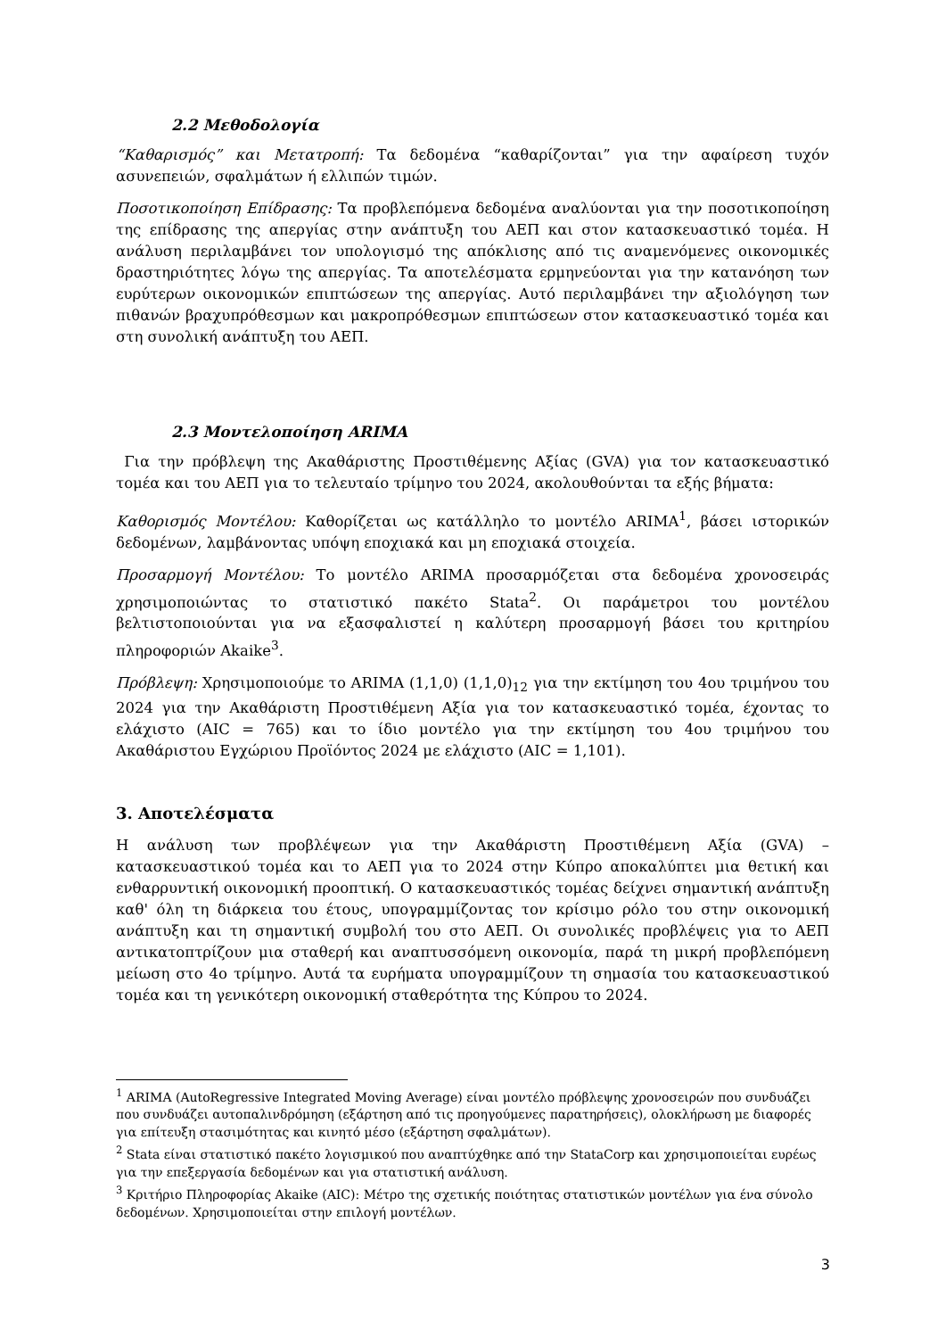2.2 Μεθοδολογία
“Καθαρισμός” και Μετατροπή: Τα δεδομένα “καθαρίζονται” για την αφαίρεση τυχόν ασυνεπειών, σφαλμάτων ή ελλιπών τιμών.
Ποσοτικοποίηση Επίδρασης: Τα προβλεπόμενα δεδομένα αναλύονται για την ποσοτικοποίηση της επίδρασης της απεργίας στην ανάπτυξη του ΑΕΠ και στον κατασκευαστικό τομέα. Η ανάλυση περιλαμβάνει τον υπολογισμό της απόκλισης από τις αναμενόμενες οικονομικές δραστηριότητες λόγω της απεργίας. Τα αποτελέσματα ερμηνεύονται για την κατανόηση των ευρύτερων οικονομικών επιπτώσεων της απεργίας. Αυτό περιλαμβάνει την αξιολόγηση των πιθανών βραχυπρόθεσμων και μακροπρόθεσμων επιπτώσεων στον κατασκευαστικό τομέα και στη συνολική ανάπτυξη του ΑΕΠ.
2.3 Μοντελοποίηση ARIMA
Για την πρόβλεψη της Ακαθάριστης Προστιθέμενης Αξίας (GVA) για τον κατασκευαστικό τομέα και του ΑΕΠ για το τελευταίο τρίμηνο του 2024, ακολουθούνται τα εξής βήματα:
Καθορισμός Μοντέλου: Καθορίζεται ως κατάλληλο το μοντέλο ARIMA<sup>1</sup>, βάσει ιστορικών δεδομένων, λαμβάνοντας υπόψη εποχιακά και μη εποχιακά στοιχεία.
Προσαρμογή Μοντέλου: Το μοντέλο ARIMA προσαρμόζεται στα δεδομένα χρονοσειράς χρησιμοποιώντας το στατιστικό πακέτο Stata<sup>2</sup>. Οι παράμετροι του μοντέλου βελτιστοποιούνται για να εξασφαλιστεί η καλύτερη προσαρμογή βάσει του κριτηρίου πληροφοριών Akaike<sup>3</sup>.
Πρόβλεψη: Χρησιμοποιούμε το ARIMA (1,1,0) (1,1,0)<sub>12</sub> για την εκτίμηση του 4ου τριμήνου του 2024 για την Ακαθάριστη Προστιθέμενη Αξία για τον κατασκευαστικό τομέα, έχοντας το ελάχιστο (AIC = 765) και το ίδιο μοντέλο για την εκτίμηση του 4ου τριμήνου του Ακαθάριστου Εγχώριου Προϊόντος 2024 με ελάχιστο (AIC = 1,101).
3. Αποτελέσματα
Η ανάλυση των προβλέψεων για την Ακαθάριστη Προστιθέμενη Αξία (GVA) – κατασκευαστικού τομέα και το ΑΕΠ για το 2024 στην Κύπρο αποκαλύπτει μια θετική και ενθαρρυντική οικονομική προοπτική. Ο κατασκευαστικός τομέας δείχνει σημαντική ανάπτυξη καθ' όλη τη διάρκεια του έτους, υπογραμμίζοντας τον κρίσιμο ρόλο του στην οικονομική ανάπτυξη και τη σημαντική συμβολή του στο ΑΕΠ. Οι συνολικές προβλέψεις για το ΑΕΠ αντικατοπτρίζουν μια σταθερή και αναπτυσσόμενη οικονομία, παρά τη μικρή προβλεπόμενη μείωση στο 4ο τρίμηνο. Αυτά τα ευρήματα υπογραμμίζουν τη σημασία του κατασκευαστικού τομέα και τη γενικότερη οικονομική σταθερότητα της Κύπρου το 2024.
<sup>1</sup> ARIMA (AutoRegressive Integrated Moving Average) είναι μοντέλο πρόβλεψης χρονοσειρών που συνδυάζει που συνδυάζει αυτοπαλινδρόμηση (εξάρτηση από τις προηγούμενες παρατηρήσεις), ολοκλήρωση με διαφορές για επίτευξη στασιμότητας και κινητό μέσο (εξάρτηση σφαλμάτων).
<sup>2</sup> Stata είναι στατιστικό πακέτο λογισμικού που αναπτύχθηκε από την StataCorp και χρησιμοποιείται ευρέως για την επεξεργασία δεδομένων και για στατιστική ανάλυση.
<sup>3</sup> Κριτήριο Πληροφορίας Akaike (AIC): Μέτρο της σχετικής ποιότητας στατιστικών μοντέλων για ένα σύνολο δεδομένων. Χρησιμοποιείται στην επιλογή μοντέλων.
3